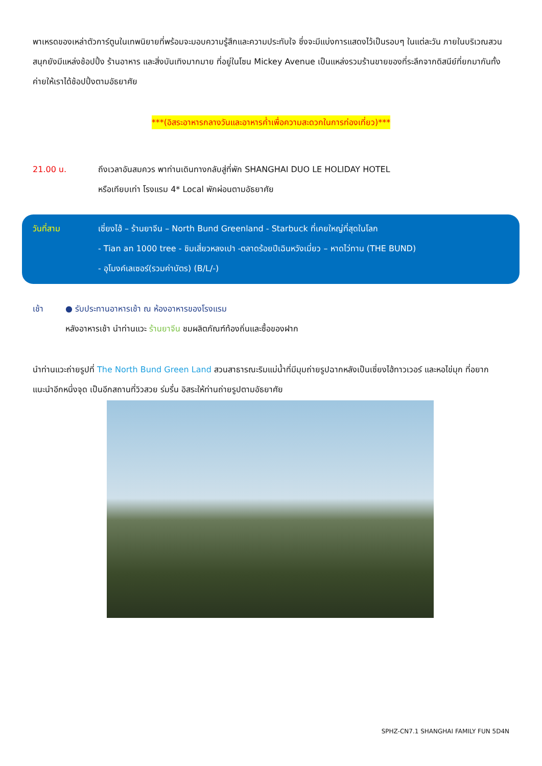พาเหรดของเหล่าตัวการ์ตูนในเทพนิยายที่พร้อมจะมอบความรู้สึกและความประทับใจ ซึ่งจะมีแบ่งการแสดงไว้เป็นรอบๆ ในแต่ละวัน ภายในบริเวณสวนสนุกยังมีแหล่งช้อปปิ้ง ร้านอาหาร และสิ่งบันเทิงมากมาย ที่อยู่ในโซน Mickey Avenue เป็นแหล่งรวมร้านขายของที่ระลึกจากดิสนีย์ที่ยกมากันทั้งค่ายให้เราได้ช้อปปิ้งตามอัธยาศัย
***(อิสระอาหารกลางวันและอาหารค่ำเพื่อความสะดวกในการท่องเที่ยว)***
21.00 น. ถึงเวลาอันสมควร พาท่านเดินทางกลับสู่ที่พัก SHANGHAI DUO LE HOLIDAY HOTEL
หรือเทียบเท่า โรงแรม 4* Local พักผ่อนตามอัธยาศัย
วันที่สาม เซี่ยงไฮ้ – ร้านยาจีน – North Bund Greenland - Starbuck ที่เคยใหญ่ที่สุดในโลก
- Tian an 1000 tree - ชิมเสี่ยวหลงเปา -ตลาดร้อยปีเฉินหวังเมี่ยว – หาดไว่ทาน (THE BUND)
- อุโมงค์เลเซอร์(รวมค่าบัตร) (B/L/-)
เช้า ● รับประทานอาหารเช้า ณ ห้องอาหารของโรงแรม
หลังอาหารเช้า นำท่านแวะ ร้านยาจีน ชมผลิตภัณฑ์ท้องถิ่นและซื้อของฝาก
นำท่านแวะถ่ายรูปที่ The North Bund Green Land สวนสาธารณะริมแม่น้ำที่มีมุมถ่ายรูปฉากหลังเป็นเซี่ยงไฮ้ทาวเวอร์ และหอไข่มุก ที่อยากแนะนำอีกหนึ่งจุด เป็นอีกสถานที่วิวสวย ร่มรื่น อิสระให้ท่านถ่ายรูปตามอัธยาศัย
SPHZ-CN7.1 SHANGHAI FAMILY FUN 5D4N